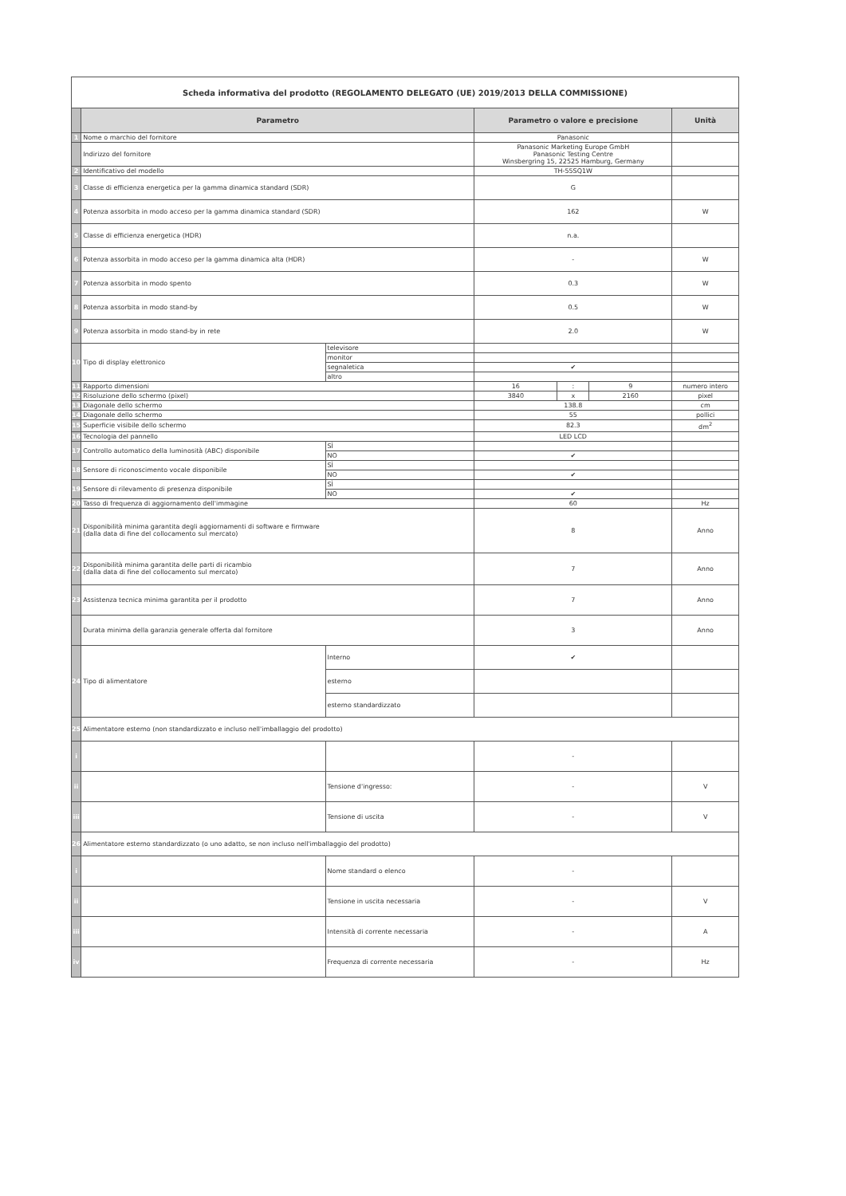| Scheda informativa del prodotto (REGOLAMENTO DELEGATO (UE) 2019/2013 DELLA COMMISSIONE) | | | | | | |
| | Parametro | | Parametro o valore e precisione | | | Unità |
| 1 | Nome o marchio del fornitore | | Panasonic | | | |
| | Indirizzo del fornitore | | Panasonic Marketing Europe GmbH Panasonic Testing Centre Winsbergring 15, 22525 Hamburg, Germany | | | |
| 2 | Identificativo del modello | | TH-55SQ1W | | | |
| 3 | Classe di efficienza energetica per la gamma dinamica standard (SDR) | | G | | | |
| 4 | Potenza assorbita in modo acceso per la gamma dinamica standard (SDR) | | 162 | | | W |
| 5 | Classe di efficienza energetica (HDR) | | n.a. | | | |
| 6 | Potenza assorbita in modo acceso per la gamma dinamica alta (HDR) | | - | | | W |
| 7 | Potenza assorbita in modo spento | | 0.3 | | | W |
| 8 | Potenza assorbita in modo stand-by | | 0.5 | | | W |
| 9 | Potenza assorbita in modo stand-by in rete | | 2.0 | | | W |
| 10 | Tipo di display elettronico | televisore | | | | |
| | | monitor | | | | |
| | | segnaletica | ✔ | | | |
| | | altro | | | | |
| 11 | Rapporto dimensioni | | 16 | : | 9 | numero intero |
| 12 | Risoluzione dello schermo (pixel) | | 3840 | x | 2160 | pixel |
| 13 | Diagonale dello schermo | | 138.8 | | | cm |
| 14 | Diagonale dello schermo | | 55 | | | pollici |
| 15 | Superficie visibile dello schermo | | 82.3 | | | dm<sup>2</sup> |
| 16 | Tecnologia del pannello | | LED LCD | | | |
| 17 | Controllo automatico della luminosità (ABC) disponibile | SÌ | | | | |
| | | NO | ✔ | | | |
| 18 | Sensore di riconoscimento vocale disponibile | SÌ | | | | |
| | | NO | ✔ | | | |
| 19 | Sensore di rilevamento di presenza disponibile | SÌ | | | | |
| | | NO | ✔ | | | |
| 20 | Tasso di frequenza di aggiornamento dell'immagine | | 60 | | | Hz |
| 21 | Disponibilità minima garantita degli aggiornamenti di software e firmware (dalla data di fine del collocamento sul mercato) | | 8 | | | Anno |
| 22 | Disponibilità minima garantita delle parti di ricambio (dalla data di fine del collocamento sul mercato) | | 7 | | | Anno |
| 23 | Assistenza tecnica minima garantita per il prodotto | | 7 | | | Anno |
| | Durata minima della garanzia generale offerta dal fornitore | | 3 | | | Anno |
| 24 | Tipo di alimentatore | Interno | ✔ | | | |
| | | esterno | | | | |
| | | esterno standardizzato | | | | |
| 25 | Alimentatore esterno (non standardizzato e incluso nell'imballaggio del prodotto) | | | | | |
| i | | | - | | | |
| ii | | Tensione d'ingresso: | - | | | V |
| iii | | Tensione di uscita | - | | | V |
| 26 | Alimentatore esterno standardizzato (o uno adatto, se non incluso nell'imballaggio del prodotto) | | | | | |
| i | | Nome standard o elenco | - | | | |
| ii | | Tensione in uscita necessaria | - | | | V |
| iii | | Intensità di corrente necessaria | - | | | A |
| iv | | Frequenza di corrente necessaria | - | | | Hz |